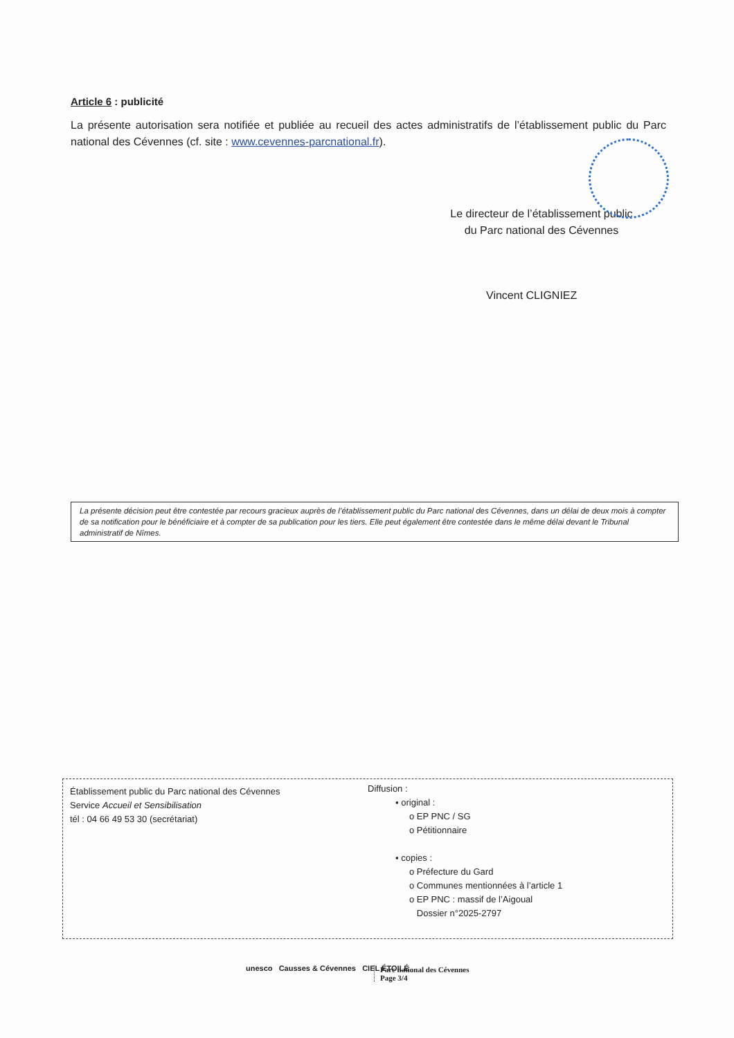Article 6 : publicité
La présente autorisation sera notifiée et publiée au recueil des actes administratifs de l’établissement public du Parc national des Cévennes (cf. site : www.cevennes-parcnational.fr).
Le directeur de l’établissement public
du Parc national des Cévennes
Vincent CLIGNIEZ
La présente décision peut être contestée par recours gracieux auprès de l’établissement public du Parc national des Cévennes, dans un délai de deux mois à compter de sa notification pour le bénéficiaire et à compter de sa publication pour les tiers. Elle peut également être contestée dans le même délai devant le Tribunal administratif de Nîmes.
Établissement public du Parc national des Cévennes
Service Accueil et Sensibilisation
tél : 04 66 49 53 30 (secrétariat)
Diffusion :
▪ original :
o EP PNC / SG
o Pétitionnaire
▪ copies :
o Préfecture du Gard
o Communes mentionnées à l’article 1
o EP PNC : massif de l’Aigoual
Dossier n°2025-2797
unesco Causses & Cévennes CIEL ÉTOILÉ
Parc national des Cévennes
Page 3/4